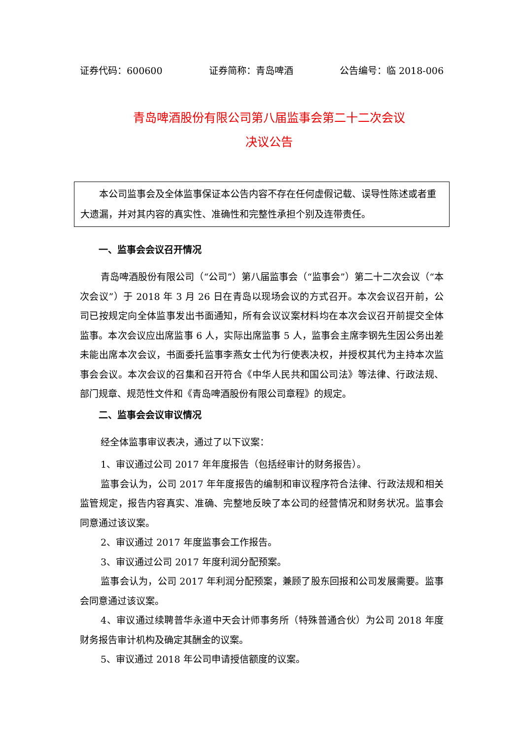证券代码：600600 证券简称：青岛啤酒 公告编号：临 2018-006
青岛啤酒股份有限公司第八届监事会第二十二次会议
决议公告
本公司监事会及全体监事保证本公告内容不存在任何虚假记载、误导性陈述或者重大遗漏，并对其内容的真实性、准确性和完整性承担个别及连带责任。
一、监事会会议召开情况
青岛啤酒股份有限公司（“公司”）第八届监事会（“监事会”）第二十二次会议（“本次会议”）于 2018 年 3 月 26 日在青岛以现场会议的方式召开。本次会议召开前，公司已按规定向全体监事发出书面通知，所有会议议案材料均在本次会议召开前提交全体监事。本次会议应出席监事 6 人，实际出席监事 5 人，监事会主席李钢先生因公务出差未能出席本次会议，书面委托监事李燕女士代为行使表决权，并授权其代为主持本次监事会会议。本次会议的召集和召开符合《中华人民共和国公司法》等法律、行政法规、部门规章、规范性文件和《青岛啤酒股份有限公司章程》的规定。
二、监事会会议审议情况
经全体监事审议表决，通过了以下议案：
1、审议通过公司 2017 年年度报告（包括经审计的财务报告）。
监事会认为，公司 2017 年年度报告的编制和审议程序符合法律、行政法规和相关监管规定，报告内容真实、准确、完整地反映了本公司的经营情况和财务状况。监事会同意通过该议案。
2、审议通过 2017 年度监事会工作报告。
3、审议通过公司 2017 年度利润分配预案。
监事会认为，公司 2017 年利润分配预案，兼顾了股东回报和公司发展需要。监事会同意通过该议案。
4、审议通过续聘普华永道中天会计师事务所（特殊普通合伙）为公司 2018 年度财务报告审计机构及确定其酬金的议案。
5、审议通过 2018 年公司申请授信额度的议案。